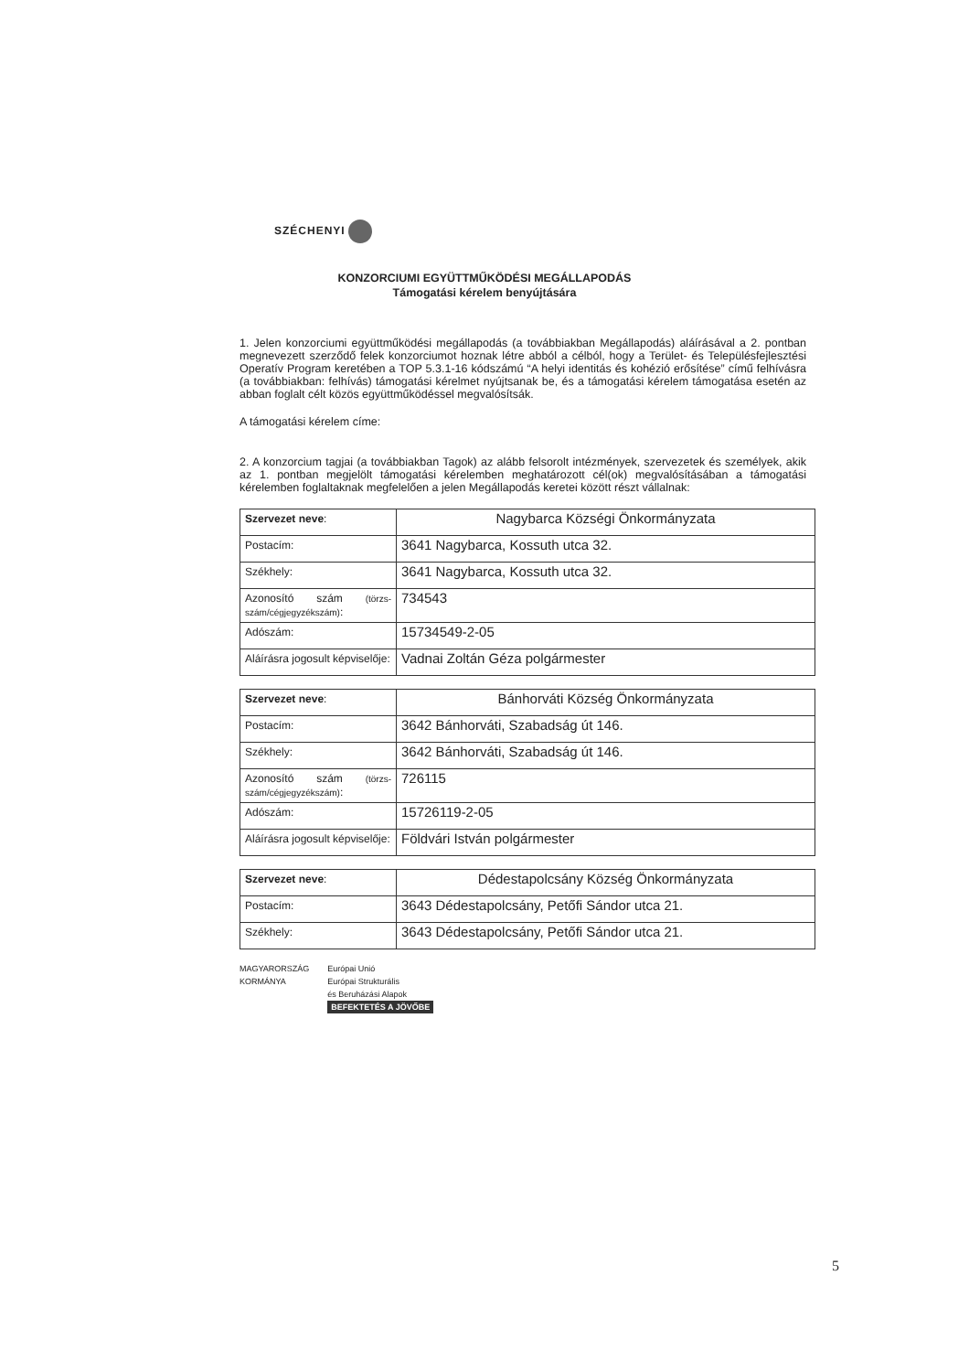SZÉCHENYI
KONZORCIUMI EGYÜTTMŰKÖDÉSI MEGÁLLAPODÁS
Támogatási kérelem benyújtására
1. Jelen konzorciumi együttműködési megállapodás (a továbbiakban Megállapodás) aláírásával a 2. pontban megnevezett szerződő felek konzorciumot hoznak létre abból a célból, hogy a Terület- és Településfejlesztési Operatív Program keretében a TOP 5.3.1-16 kódszámú “A helyi identitás és kohézió erősítése” című felhívásra (a továbbiakban: felhívás) támogatási kérelmet nyújtsanak be, és a támogatási kérelem támogatása esetén az abban foglalt célt közös együttműködéssel megvalósítsák.
A támogatási kérelem címe:
2. A konzorcium tagjai (a továbbiakban Tagok) az alább felsorolt intézmények, szervezetek és személyek, akik az 1. pontban megjelölt támogatási kérelemben meghatározott cél(ok) megvalósításában a támogatási kérelemben foglaltaknak megfelelően a jelen Megállapodás keretei között részt vállalnak:
| Szervezet neve : | Nagybarca Községi Önkormányzata |
| Postacím: | 3641 Nagybarca, Kossuth utca 32. |
| Székhely: | 3641 Nagybarca, Kossuth utca 32. |
| Azonosító szám (törzs-szám/cégjegyzékszám) : | 734543 |
| Adószám: | 15734549-2-05 |
| Aláírásra jogosult képviselője: | Vadnai Zoltán Géza polgármester |
| Szervezet neve : | Bánhorváti Község Önkormányzata |
| Postacím: | 3642 Bánhorváti, Szabadság út 146. |
| Székhely: | 3642 Bánhorváti, Szabadság út 146. |
| Azonosító szám (törzs-szám/cégjegyzékszám) : | 726115 |
| Adószám: | 15726119-2-05 |
| Aláírásra jogosult képviselője: | Földvári István polgármester |
| Szervezet neve : | Dédestapolcsány Község Önkormányzata |
| Postacím: | 3643 Dédestapolcsány, Petőfi Sándor utca 21. |
| Székhely: | 3643 Dédestapolcsány, Petőfi Sándor utca 21. |
MAGYARORSZÁG
KORMÁNYA
Európai Unió
Európai Strukturális
és Beruházási Alapok
BEFEKTETÉS A JÖVŐBE
5